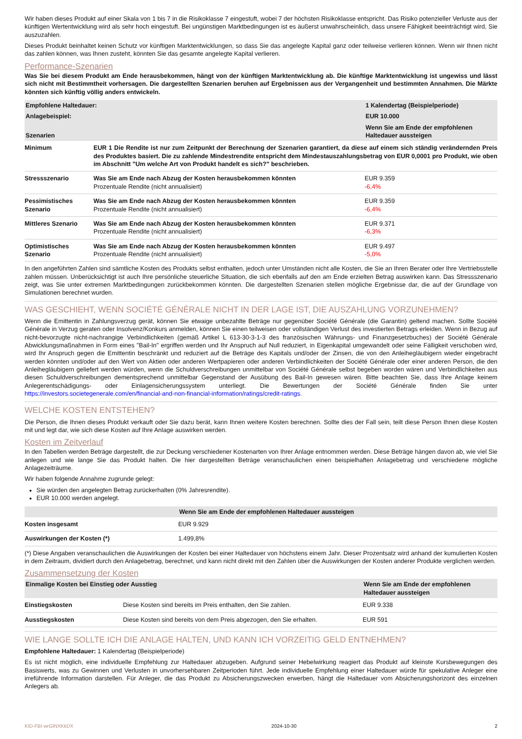Wir haben dieses Produkt auf einer Skala von 1 bis 7 in die Risikoklasse 7 eingestuft, wobei 7 der höchsten Risikoklasse entspricht. Das Risiko potenzieller Verluste aus der künftigen Wertentwicklung wird als sehr hoch eingestuft. Bei ungünstigen Marktbedingungen ist es äußerst unwahrscheinlich, dass unsere Fähigkeit beeinträchtigt wird, Sie auszuzahlen.
Dieses Produkt beinhaltet keinen Schutz vor künftigen Marktentwicklungen, so dass Sie das angelegte Kapital ganz oder teilweise verlieren können. Wenn wir Ihnen nicht das zahlen können, was Ihnen zusteht, könnten Sie das gesamte angelegte Kapital verlieren.
Performance-Szenarien
Was Sie bei diesem Produkt am Ende herausbekommen, hängt von der künftigen Marktentwicklung ab. Die künftige Marktentwicklung ist ungewiss und lässt sich nicht mit Bestimmtheit vorhersagen. Die dargestellten Szenarien beruhen auf Ergebnissen aus der Vergangenheit und bestimmten Annahmen. Die Märkte könnten sich künftig völlig anders entwickeln.
| Empfohlene Haltedauer: | | 1 Kalendertag (Beispielperiode) |
| --- | --- | --- |
| Anlagebeispiel: | | EUR 10.000 |
| Szenarien | | Wenn Sie am Ende der empfohlenen Haltedauer aussteigen |
| Minimum | EUR 1 Die Rendite ist nur zum Zeitpunkt der Berechnung der Szenarien garantiert, da diese auf einem sich ständig verändernden Preis des Produktes basiert. Die zu zahlende Mindestrendite entspricht dem Mindestauszahlungsbetrag von EUR 0,0001 pro Produkt, wie oben im Abschnitt "Um welche Art von Produkt handelt es sich?" beschrieben. | |
| Stressszenario | Was Sie am Ende nach Abzug der Kosten herausbekommen könnten Prozentuale Rendite (nicht annualisiert) | EUR 9.359 -6,4% |
| Pessimistisches Szenario | Was Sie am Ende nach Abzug der Kosten herausbekommen könnten Prozentuale Rendite (nicht annualisiert) | EUR 9.359 -6,4% |
| Mittleres Szenario | Was Sie am Ende nach Abzug der Kosten herausbekommen könnten Prozentuale Rendite (nicht annualisiert) | EUR 9.371 -6,3% |
| Optimistisches Szenario | Was Sie am Ende nach Abzug der Kosten herausbekommen könnten Prozentuale Rendite (nicht annualisiert) | EUR 9.497 -5,0% |
In den angeführten Zahlen sind sämtliche Kosten des Produkts selbst enthalten, jedoch unter Umständen nicht alle Kosten, die Sie an Ihren Berater oder Ihre Vertriebsstelle zahlen müssen. Unberücksichtigt ist auch Ihre persönliche steuerliche Situation, die sich ebenfalls auf den am Ende erzielten Betrag auswirken kann. Das Stressszenario zeigt, was Sie unter extremen Marktbedingungen zurückbekommen könnten. Die dargestellten Szenarien stellen mögliche Ergebnisse dar, die auf der Grundlage von Simulationen berechnet wurden.
WAS GESCHIEHT, WENN SOCIÉTÉ GÉNÉRALE NICHT IN DER LAGE IST, DIE AUSZAHLUNG VORZUNEHMEN?
Wenn die Emittentin in Zahlungsverzug gerät, können Sie etwaige unbezahlte Beträge nur gegenüber Société Générale (die Garantin) geltend machen. Sollte Société Générale in Verzug geraten oder Insolvenz/Konkurs anmelden, können Sie einen teilweisen oder vollständigen Verlust des investierten Betrags erleiden. Wenn in Bezug auf nicht-bevorzugte nicht-nachrangige Verbindlichkeiten (gemäß Artikel L 613-30-3-1-3 des französischen Währungs- und Finanzgesetzbuches) der Société Générale Abwicklungsmaßnahmen in Form eines "Bail-In" ergriffen werden und Ihr Anspruch auf Null reduziert, in Eigenkapital umgewandelt oder seine Fälligkeit verschoben wird, wird Ihr Anspruch gegen die Emittentin beschränkt und reduziert auf die Beträge des Kapitals und/oder der Zinsen, die von den Anleihegläubigern wieder eingebracht werden könnten und/oder auf den Wert von Aktien oder anderen Wertpapieren oder anderen Verbindlichkeiten der Société Générale oder einer anderen Person, die den Anleihegläubigern geliefert werden würden, wenn die Schuldverschreibungen unmittelbar von Société Générale selbst begeben worden wären und Verbindlichkeiten aus diesen Schuldverschreibungen dementsprechend unmittelbar Gegenstand der Ausübung des Bail-In gewesen wären. Bitte beachten Sie, dass Ihre Anlage keinem Anlegerentschädigungs- oder Einlagensicherungssystem unterliegt. Die Bewertungen der Société Générale finden Sie unter https://investors.societegenerale.com/en/financial-and-non-financial-information/ratings/credit-ratings.
WELCHE KOSTEN ENTSTEHEN?
Die Person, die Ihnen dieses Produkt verkauft oder Sie dazu berät, kann Ihnen weitere Kosten berechnen. Sollte dies der Fall sein, teilt diese Person Ihnen diese Kosten mit und legt dar, wie sich diese Kosten auf Ihre Anlage auswirken werden.
Kosten im Zeitverlauf
In den Tabellen werden Beträge dargestellt, die zur Deckung verschiedener Kostenarten von Ihrer Anlage entnommen werden. Diese Beträge hängen davon ab, wie viel Sie anlegen und wie lange Sie das Produkt halten. Die hier dargestellten Beträge veranschaulichen einen beispielhaften Anlagebetrag und verschiedene mögliche Anlagezeiträume.
Wir haben folgende Annahme zugrunde gelegt:
Sie würden den angelegten Betrag zurückerhalten (0% Jahresrendite).
EUR 10.000 werden angelegt.
| | Wenn Sie am Ende der empfohlenen Haltedauer aussteigen |
| --- | --- |
| Kosten insgesamt | EUR 9.929 |
| Auswirkungen der Kosten (*) | 1.499,8% |
(*) Diese Angaben veranschaulichen die Auswirkungen der Kosten bei einer Haltedauer von höchstens einem Jahr. Dieser Prozentsatz wird anhand der kumulierten Kosten in dem Zeitraum, dividiert durch den Anlagebetrag, berechnet, und kann nicht direkt mit den Zahlen über die Auswirkungen der Kosten anderer Produkte verglichen werden.
Zusammensetzung der Kosten
| Einmalige Kosten bei Einstieg oder Ausstieg | | Wenn Sie am Ende der empfohlenen Haltedauer aussteigen |
| --- | --- | --- |
| Einstiegskosten | Diese Kosten sind bereits im Preis enthalten, den Sie zahlen. | EUR 9.338 |
| Ausstiegskosten | Diese Kosten sind bereits von dem Preis abgezogen, den Sie erhalten. | EUR 591 |
WIE LANGE SOLLTE ICH DIE ANLAGE HALTEN, UND KANN ICH VORZEITIG GELD ENTNEHMEN?
Empfohlene Haltedauer: 1 Kalendertag (Beispielperiode)
Es ist nicht möglich, eine individuelle Empfehlung zur Haltedauer abzugeben. Aufgrund seiner Hebelwirkung reagiert das Produkt auf kleinste Kursbewegungen des Basiswerts, was zu Gewinnen und Verlusten in unvorhersehbaren Zeitperioden führt. Jede individuelle Empfehlung einer Haltedauer würde für spekulative Anleger eine irreführende Information darstellen. Für Anleger, die das Produkt zu Absicherungszwecken erwerben, hängt die Haltedauer vom Absicherungshorizont des einzelnen Anlegers ab.
KID-FBI-wrGlNXKkDX 2024-10-30 2